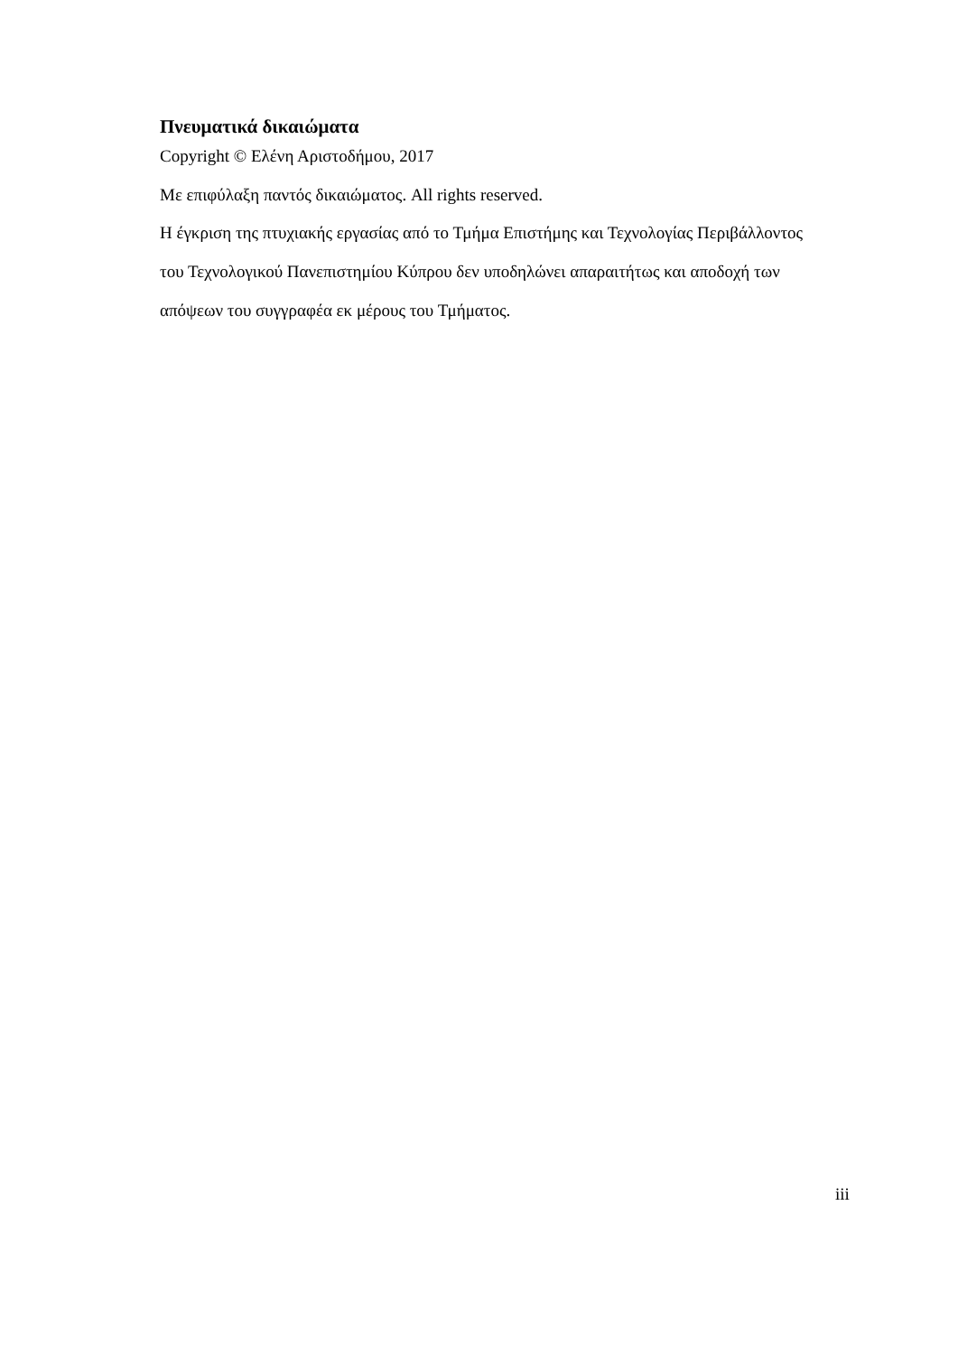Πνευματικά δικαιώματα
Copyright © Ελένη Αριστοδήμου, 2017
Με επιφύλαξη παντός δικαιώματος. All rights reserved.
Η έγκριση της πτυχιακής εργασίας από το Τμήμα Επιστήμης και Τεχνολογίας Περιβάλλοντος του Τεχνολογικού Πανεπιστημίου Κύπρου δεν υποδηλώνει απαραιτήτως και αποδοχή των απόψεων του συγγραφέα εκ μέρους του Τμήματος.
iii